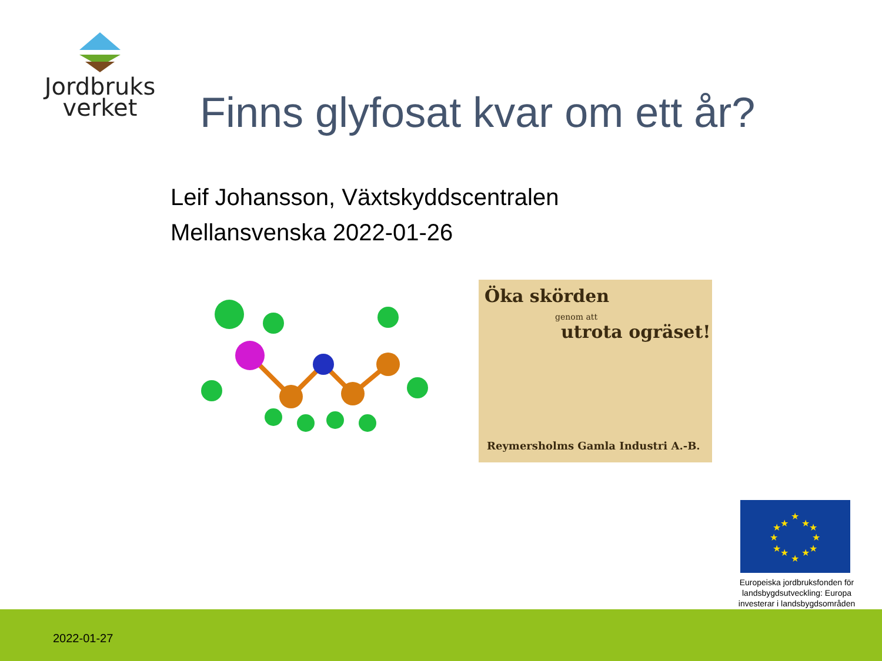Jordbruks
verket
Finns glyfosat kvar om ett år?
Leif Johansson, Växtskyddscentralen
Mellansvenska 2022-01-26
Öka skörden
genom att
utrota ogräset!
Reymersholms Gamla Industri A.-B.
★
★
★
★
★
★
★
★
★
★
★
★
Europeiska jordbruksfonden för landsbygdsutveckling: Europa investerar i landsbygdsområden
2022-01-27